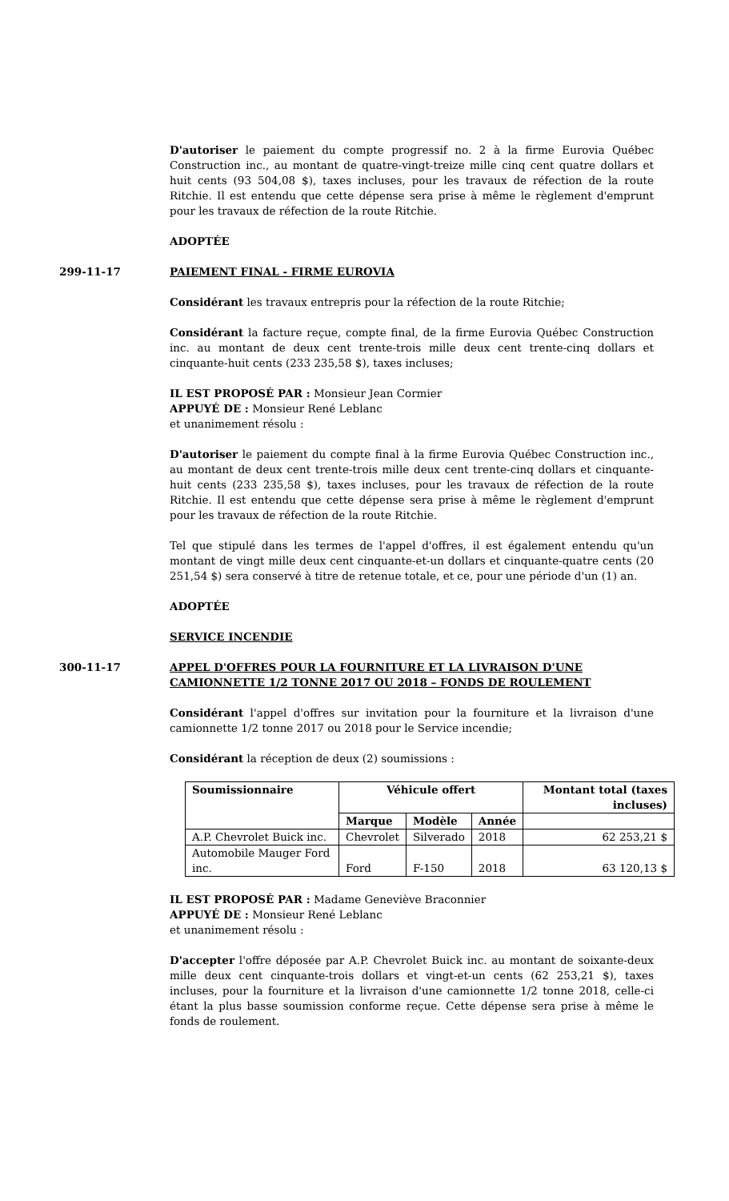D'autoriser le paiement du compte progressif no. 2 à la firme Eurovia Québec Construction inc., au montant de quatre-vingt-treize mille cinq cent quatre dollars et huit cents (93 504,08 $), taxes incluses, pour les travaux de réfection de la route Ritchie. Il est entendu que cette dépense sera prise à même le règlement d'emprunt pour les travaux de réfection de la route Ritchie.
ADOPTÉE
299-11-17 PAIEMENT FINAL - FIRME EUROVIA
Considérant les travaux entrepris pour la réfection de la route Ritchie;
Considérant la facture reçue, compte final, de la firme Eurovia Québec Construction inc. au montant de deux cent trente-trois mille deux cent trente-cinq dollars et cinquante-huit cents (233 235,58 $), taxes incluses;
IL EST PROPOSÉ PAR : Monsieur Jean Cormier
APPUYÉ DE : Monsieur René Leblanc
et unanimement résolu :
D'autoriser le paiement du compte final à la firme Eurovia Québec Construction inc., au montant de deux cent trente-trois mille deux cent trente-cinq dollars et cinquante-huit cents (233 235,58 $), taxes incluses, pour les travaux de réfection de la route Ritchie. Il est entendu que cette dépense sera prise à même le règlement d'emprunt pour les travaux de réfection de la route Ritchie.
Tel que stipulé dans les termes de l'appel d'offres, il est également entendu qu'un montant de vingt mille deux cent cinquante-et-un dollars et cinquante-quatre cents (20 251,54 $) sera conservé à titre de retenue totale, et ce, pour une période d'un (1) an.
ADOPTÉE
SERVICE INCENDIE
300-11-17 APPEL D'OFFRES POUR LA FOURNITURE ET LA LIVRAISON D'UNE CAMIONNETTE 1/2 TONNE 2017 OU 2018 – FONDS DE ROULEMENT
Considérant l'appel d'offres sur invitation pour la fourniture et la livraison d'une camionnette 1/2 tonne 2017 ou 2018 pour le Service incendie;
Considérant la réception de deux (2) soumissions :
| Soumissionnaire | Véhicule offert | | | Montant total (taxes incluses) |
| --- | --- | --- | --- | --- |
| | Marque | Modèle | Année | |
| A.P. Chevrolet Buick inc. | Chevrolet | Silverado | 2018 | 62 253,21 $ |
| Automobile Mauger Ford inc. | Ford | F-150 | 2018 | 63 120,13 $ |
IL EST PROPOSÉ PAR : Madame Geneviève Braconnier
APPUYÉ DE : Monsieur René Leblanc
et unanimement résolu :
D'accepter l'offre déposée par A.P. Chevrolet Buick inc. au montant de soixante-deux mille deux cent cinquante-trois dollars et vingt-et-un cents (62 253,21 $), taxes incluses, pour la fourniture et la livraison d'une camionnette 1/2 tonne 2018, celle-ci étant la plus basse soumission conforme reçue. Cette dépense sera prise à même le fonds de roulement.